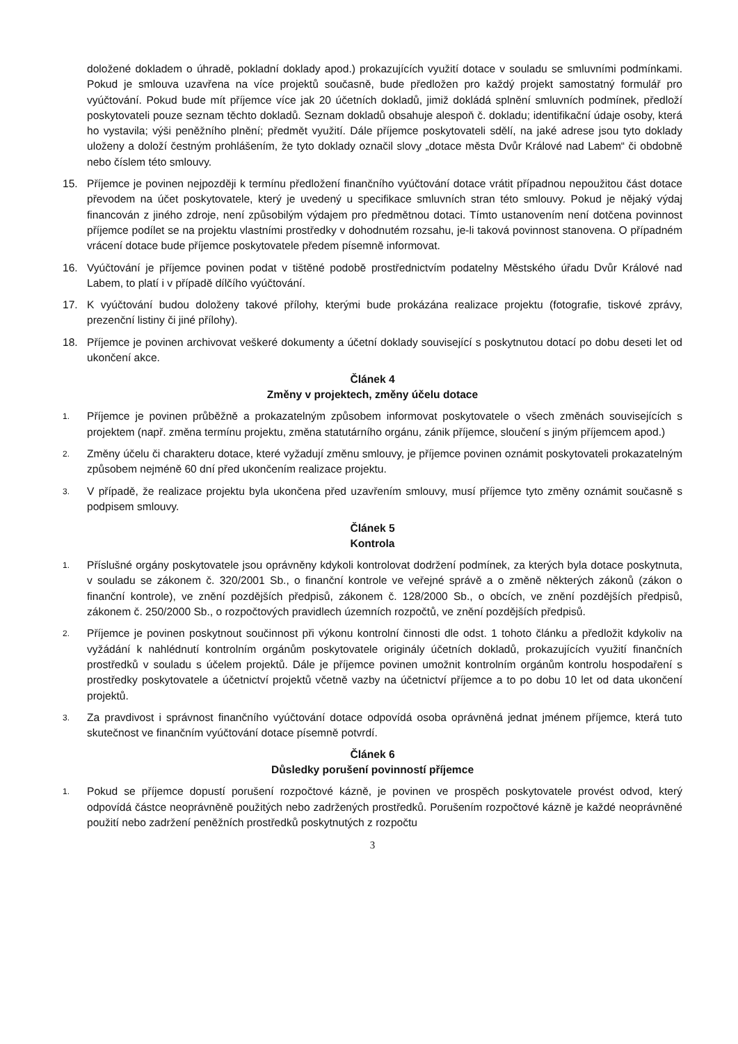doložené dokladem o úhradě, pokladní doklady apod.) prokazujících využití dotace v souladu se smluvními podmínkami. Pokud je smlouva uzavřena na více projektů současně, bude předložen pro každý projekt samostatný formulář pro vyúčtování. Pokud bude mít příjemce více jak 20 účetních dokladů, jimiž dokládá splnění smluvních podmínek, předloží poskytovateli pouze seznam těchto dokladů. Seznam dokladů obsahuje alespoň č. dokladu; identifikační údaje osoby, která ho vystavila; výši peněžního plnění; předmět využití. Dále příjemce poskytovateli sdělí, na jaké adrese jsou tyto doklady uloženy a doloží čestným prohlášením, že tyto doklady označil slovy „dotace města Dvůr Králové nad Labem“ či obdobně nebo číslem této smlouvy.
15. Příjemce je povinen nejpozději k termínu předložení finančního vyúčtování dotace vrátit případnou nepoužitou část dotace převodem na účet poskytovatele, který je uvedený u specifikace smluvních stran této smlouvy. Pokud je nějaký výdaj financován z jiného zdroje, není způsobilým výdajem pro předmětnou dotaci. Tímto ustanovením není dotčena povinnost příjemce podílet se na projektu vlastními prostředky v dohodnutém rozsahu, je-li taková povinnost stanovena. O případném vrácení dotace bude příjemce poskytovatele předem písemně informovat.
16. Vyúčtování je příjemce povinen podat v tištěné podobě prostřednictvím podatelny Městského úřadu Dvůr Králové nad Labem, to platí i v případě dílčího vyúčtování.
17. K vyúčtování budou doloženy takové přílohy, kterými bude prokázána realizace projektu (fotografie, tiskové zprávy, prezenční listiny či jiné přílohy).
18. Příjemce je povinen archivovat veškeré dokumenty a účetní doklady související s poskytnutou dotací po dobu deseti let od ukončení akce.
Článek 4
Změny v projektech, změny účelu dotace
1. Příjemce je povinen průběžně a prokazatelným způsobem informovat poskytovatele o všech změnách souvisejících s projektem (např. změna termínu projektu, změna statutárního orgánu, zánik příjemce, sloučení s jiným příjemcem apod.)
2. Změny účelu či charakteru dotace, které vyžadují změnu smlouvy, je příjemce povinen oznámit poskytovateli prokazatelným způsobem nejméně 60 dní před ukončením realizace projektu.
3. V případě, že realizace projektu byla ukončena před uzavřením smlouvy, musí příjemce tyto změny oznámit současně s podpisem smlouvy.
Článek 5
Kontrola
1. Příslušné orgány poskytovatele jsou oprávněny kdykoli kontrolovat dodržení podmínek, za kterých byla dotace poskytnuta, v souladu se zákonem č. 320/2001 Sb., o finanční kontrole ve veřejné správě a o změně některých zákonů (zákon o finanční kontrole), ve znění pozdějších předpisů, zákonem č. 128/2000 Sb., o obcích, ve znění pozdějších předpisů, zákonem č. 250/2000 Sb., o rozpočtových pravidlech územních rozpočtů, ve znění pozdějších předpisů.
2. Příjemce je povinen poskytnout součinnost při výkonu kontrolní činnosti dle odst. 1 tohoto článku a předložit kdykoliv na vyžádání k nahlédnutí kontrolním orgánům poskytovatele originály účetních dokladů, prokazujících využití finančních prostředků v souladu s účelem projektů. Dále je příjemce povinen umožnit kontrolním orgánům kontrolu hospodaření s prostředky poskytovatele a účetnictví projektů včetně vazby na účetnictví příjemce a to po dobu 10 let od data ukončení projektů.
3. Za pravdivost i správnost finančního vyúčtování dotace odpovídá osoba oprávněná jednat jménem příjemce, která tuto skutečnost ve finančním vyúčtování dotace písemně potvrdí.
Článek 6
Důsledky porušení povinností příjemce
1. Pokud se příjemce dopustí porušení rozpočtové kázně, je povinen ve prospěch poskytovatele provést odvod, který odpovídá částce neoprávněně použitých nebo zadržených prostředků. Porušením rozpočtové kázně je každé neoprávněné použití nebo zadržení peněžních prostředků poskytnutých z rozpočtu
3